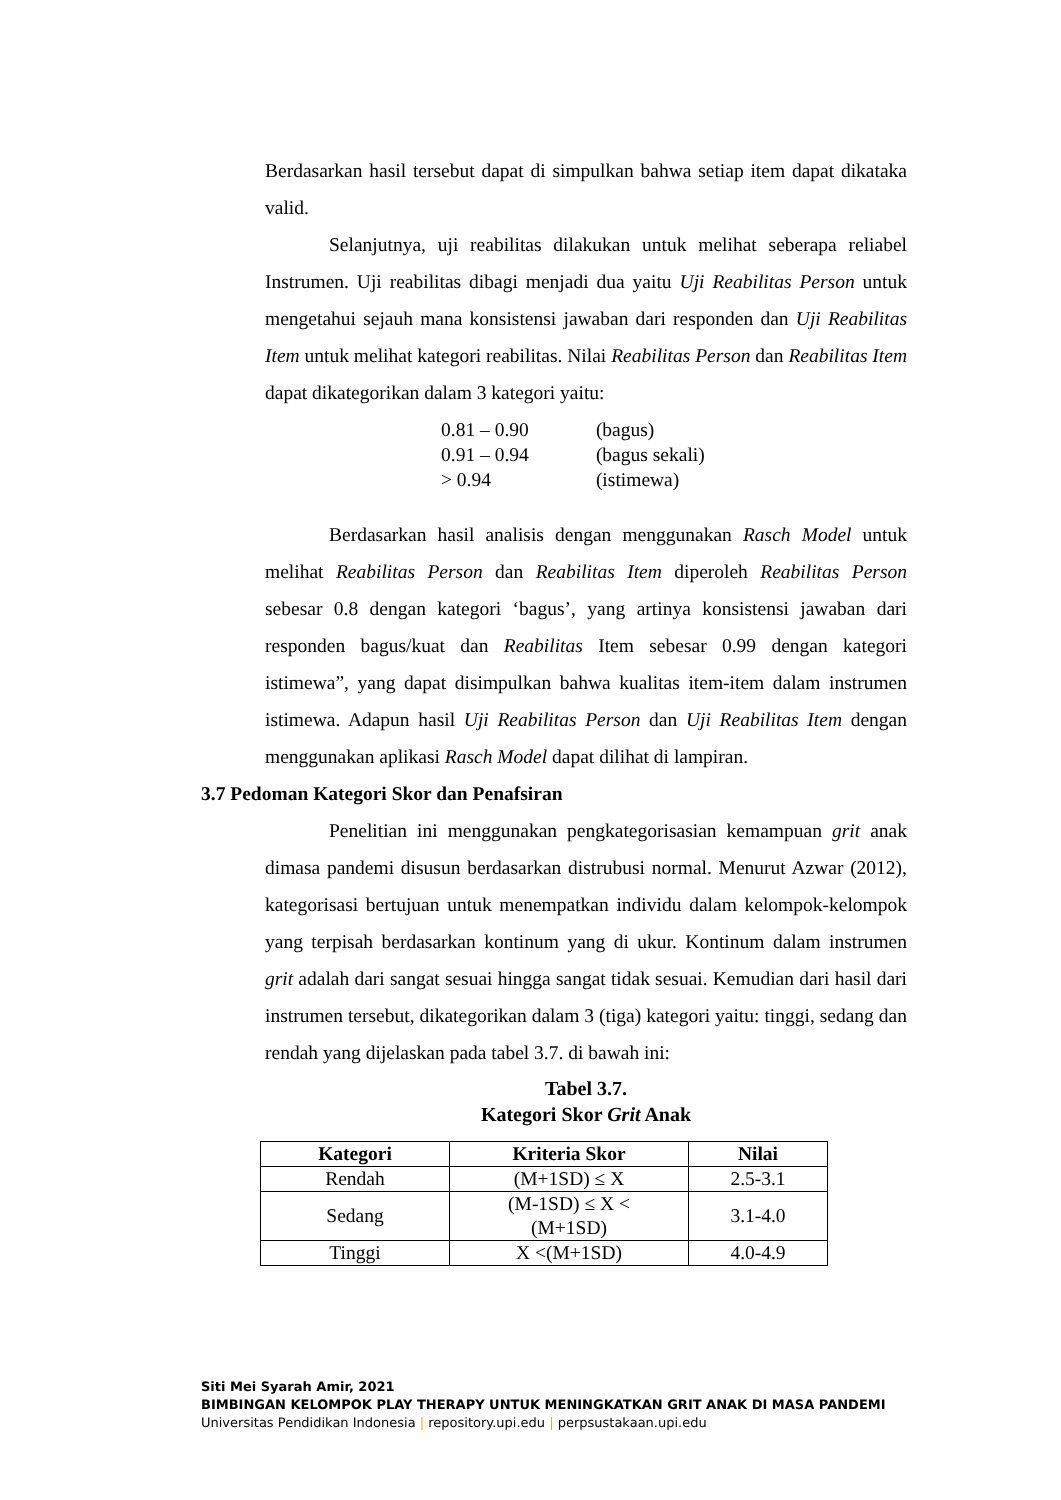Berdasarkan hasil tersebut dapat di simpulkan bahwa setiap item dapat dikataka valid.
Selanjutnya, uji reabilitas dilakukan untuk melihat seberapa reliabel Instrumen. Uji reabilitas dibagi menjadi dua yaitu Uji Reabilitas Person untuk mengetahui sejauh mana konsistensi jawaban dari responden dan Uji Reabilitas Item untuk melihat kategori reabilitas. Nilai Reabilitas Person dan Reabilitas Item dapat dikategorikan dalam 3 kategori yaitu:
0.81 – 0.90 (bagus)
0.91 – 0.94 (bagus sekali)
> 0.94 (istimewa)
Berdasarkan hasil analisis dengan menggunakan Rasch Model untuk melihat Reabilitas Person dan Reabilitas Item diperoleh Reabilitas Person sebesar 0.8 dengan kategori ‘bagus’, yang artinya konsistensi jawaban dari responden bagus/kuat dan Reabilitas Item sebesar 0.99 dengan kategori istimewa”, yang dapat disimpulkan bahwa kualitas item-item dalam instrumen istimewa. Adapun hasil Uji Reabilitas Person dan Uji Reabilitas Item dengan menggunakan aplikasi Rasch Model dapat dilihat di lampiran.
3.7 Pedoman Kategori Skor dan Penafsiran
Penelitian ini menggunakan pengkategorisasian kemampuan grit anak dimasa pandemi disusun berdasarkan distrubusi normal. Menurut Azwar (2012), kategorisasi bertujuan untuk menempatkan individu dalam kelompok-kelompok yang terpisah berdasarkan kontinum yang di ukur. Kontinum dalam instrumen grit adalah dari sangat sesuai hingga sangat tidak sesuai. Kemudian dari hasil dari instrumen tersebut, dikategorikan dalam 3 (tiga) kategori yaitu: tinggi, sedang dan rendah yang dijelaskan pada tabel 3.7. di bawah ini:
Tabel 3.7.
Kategori Skor Grit Anak
| Kategori | Kriteria Skor | Nilai |
| --- | --- | --- |
| Rendah | (M+1SD) ≤ X | 2.5-3.1 |
| Sedang | (M-1SD) ≤ X < (M+1SD) | 3.1-4.0 |
| Tinggi | X <(M+1SD) | 4.0-4.9 |
Siti Mei Syarah Amir, 2021
BIMBINGAN KELOMPOK PLAY THERAPY UNTUK MENINGKATKAN GRIT ANAK DI MASA PANDEMI
Universitas Pendidikan Indonesia | repository.upi.edu | perpsustakaan.upi.edu